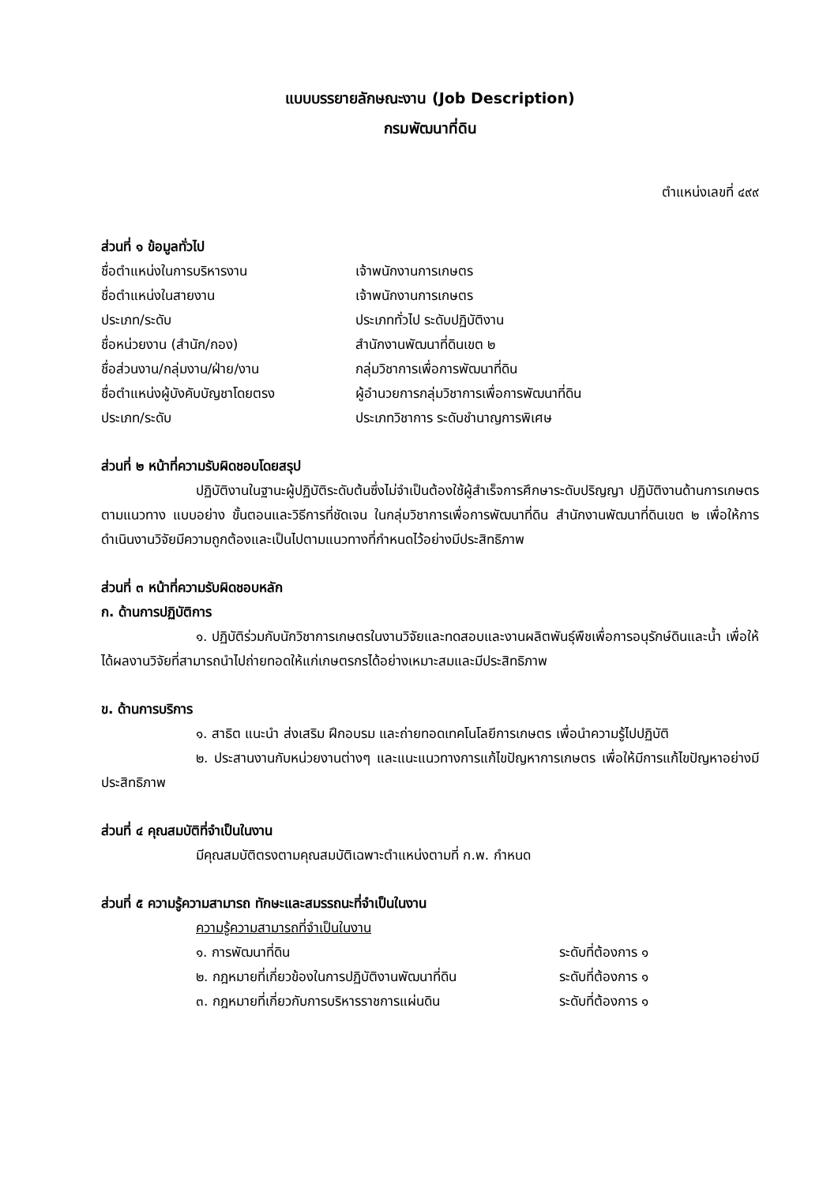แบบบรรยายลักษณะงาน (Job Description)
กรมพัฒนาที่ดิน
ตำแหน่งเลขที่ ๔๙๙
ส่วนที่ ๑ ข้อมูลทั่วไป
ชื่อตำแหน่งในการบริหารงาน เจ้าพนักงานการเกษตร
ชื่อตำแหน่งในสายงาน เจ้าพนักงานการเกษตร
ประเภท/ระดับ ประเภททั่วไป ระดับปฏิบัติงาน
ชื่อหน่วยงาน (สำนัก/กอง) สำนักงานพัฒนาที่ดินเขต ๒
ชื่อส่วนงาน/กลุ่มงาน/ฝ่าย/งาน กลุ่มวิชาการเพื่อการพัฒนาที่ดิน
ชื่อตำแหน่งผู้บังคับบัญชาโดยตรง ผู้อำนวยการกลุ่มวิชาการเพื่อการพัฒนาที่ดิน
ประเภท/ระดับ ประเภทวิชาการ ระดับชำนาญการพิเศษ
ส่วนที่ ๒ หน้าที่ความรับผิดชอบโดยสรุป
ปฏิบัติงานในฐานะผู้ปฏิบัติระดับต้นซึ่งไม่จำเป็นต้องใช้ผู้สำเร็จการศึกษาระดับปริญญา ปฏิบัติงานด้านการเกษตร ตามแนวทาง แบบอย่าง ขั้นตอนและวิธีการที่ชัดเจน ในกลุ่มวิชาการเพื่อการพัฒนาที่ดิน สำนักงานพัฒนาที่ดินเขต ๒ เพื่อให้การดำเนินงานวิจัยมีความถูกต้องและเป็นไปตามแนวทางที่กำหนดไว้อย่างมีประสิทธิภาพ
ส่วนที่ ๓ หน้าที่ความรับผิดชอบหลัก
ก. ด้านการปฏิบัติการ
๑. ปฏิบัติร่วมกับนักวิชาการเกษตรในงานวิจัยและทดสอบและงานผลิตพันธุ์พืชเพื่อการอนุรักษ์ดินและน้ำ เพื่อให้ได้ผลงานวิจัยที่สามารถนำไปถ่ายทอดให้แก่เกษตรกรได้อย่างเหมาะสมและมีประสิทธิภาพ
ข. ด้านการบริการ
๑. สาธิต แนะนำ ส่งเสริม ฝึกอบรม และถ่ายทอดเทคโนโลยีการเกษตร เพื่อนำความรู้ไปปฏิบัติ
๒. ประสานงานกับหน่วยงานต่างๆ และแนะแนวทางการแก้ไขปัญหาการเกษตร เพื่อให้มีการแก้ไขปัญหาอย่างมีประสิทธิภาพ
ส่วนที่ ๔ คุณสมบัติที่จำเป็นในงาน
มีคุณสมบัติตรงตามคุณสมบัติเฉพาะตำแหน่งตามที่ ก.พ. กำหนด
ส่วนที่ ๕ ความรู้ความสามารถ ทักษะและสมรรถนะที่จำเป็นในงาน
ความรู้ความสามารถที่จำเป็นในงาน
๑. การพัฒนาที่ดิน ระดับที่ต้องการ ๑
๒. กฎหมายที่เกี่ยวข้องในการปฏิบัติงานพัฒนาที่ดิน ระดับที่ต้องการ ๑
๓. กฎหมายที่เกี่ยวกับการบริหารราชการแผ่นดิน ระดับที่ต้องการ ๑